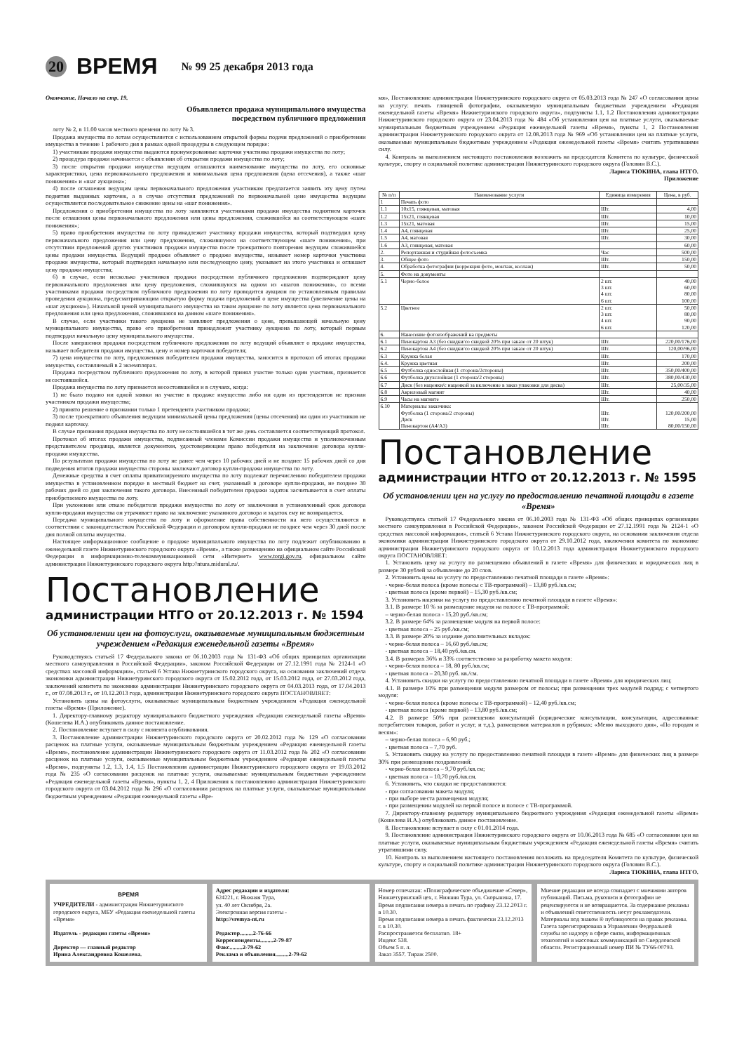20
ВРЕМЯ
№ 99 25 декабря 2013 года
Окончание. Начало на стр. 19.
Объявляется продажа муниципального имущества
посредством публичного предложения
лоту № 2, в 11.00 часов местного времени по лоту № 3.
Продажа имущества по лотам осуществляется с использованием открытой формы подачи предложений о приобретении имущества в течение 1 рабочего дня в рамках одной процедуры в следующем порядке:
1) участникам продажи имущества выдаются пронумерованные карточки участника продажи имущества по лоту;
2) процедура продажи начинается с объявления об открытии продажи имущества по лоту;
3) после открытия продажи имущества ведущим оглашаются наименование имущества по лоту, его основные характеристики, цена первоначального предложения и минимальная цена предложения (цена отсечения), а также «шаг понижения» и «шаг аукциона»;
4) после оглашения ведущим цены первоначального предложения участникам предлагается заявить эту цену путем поднятия выданных карточек, а в случае отсутствия предложений по первоначальной цене имущества ведущим осуществляется последовательное снижение цены на «шаг понижения».
Предложения о приобретении имущества по лоту заявляются участниками продажи имущества поднятием карточек после оглашения цены первоначального предложения или цены предложения, сложившейся на соответствующем «шаге понижения»;
5) право приобретения имущества по лоту принадлежит участнику продажи имущества, который подтвердил цену первоначального предложения или цену предложения, сложившуюся на соответствующем «шаге понижения», при отсутствии предложений других участников продажи имущества после троекратного повторения ведущим сложившейся цены продажи имущества. Ведущий продажи объявляет о продаже имущества, называет номер карточки участника продажи имущества, который подтвердил начальную или последующую цену, указывает на этого участника и оглашает цену продажи имущества;
6) в случае, если несколько участников продажи посредством публичного предложения подтверждают цену первоначального предложения или цену предложения, сложившуюся на одном из «шагов понижения», со всеми участниками продажи посредством публичного предложения по лоту проводится аукцион по установленным правилам проведения аукциона, предусматривающим открытую форму подачи предложений о цене имущества (увеличение цены на «шаг аукциона»). Начальной ценой муниципального имущества на таком аукционе по лоту является цена первоначального предложения или цена предложения, сложившаяся на данном «шаге понижения».
В случае, если участники такого аукциона не заявляют предложения о цене, превышающей начальную цену муниципального имущества, право его приобретения принадлежит участнику аукциона по лоту, который первым подтвердил начальную цену муниципального имущества.
После завершения продажи посредством публичного предложения по лоту ведущий объявляет о продаже имущества, называет победителя продажи имущества, цену и номер карточки победителя;
7) цена имущества по лоту, предложенная победителем продажи имущества, заносится в протокол об итогах продажи имущества, составляемый в 2 экземплярах.
Продажа посредством публичного предложения по лоту, в которой принял участие только один участник, признается несостоявшейся.
Продажа имущества по лоту признается несостоявшейся и в случаях, когда:
1) не было подано ни одной заявки на участие в продаже имущества либо ни один из претендентов не признан участником продажи имущества;
2) принято решение о признании только 1 претендента участником продажи;
3) после троекратного объявления ведущим минимальной цены предложения (цены отсечения) ни один из участников не поднял карточку.
В случае признания продажи имущества по лоту несостоявшейся в тот же день составляется соответствующий протокол.
Протокол об итогах продажи имущества, подписанный членами Комиссии продажи имущества и уполномоченным представителем продавца, является документом, удостоверяющим право победителя на заключение договора купли-продажи имущества.
По результатам продажи имущества по лоту не ранее чем через 10 рабочих дней и не позднее 15 рабочих дней со дня подведения итогов продажи имущества стороны заключают договор купли-продажи имущества по лоту.
Денежные средства в счет оплаты приватизируемого имущества по лоту подлежат перечислению победителем продажи имущества в установленном порядке в местный бюджет на счет, указанный в договоре купли-продажи, не позднее 30 рабочих дней со дня заключения такого договора. Внесенный победителем продажи задаток засчитывается в счет оплаты приобретаемого имущества по лоту.
При уклонении или отказе победителя продажи имущества по лоту от заключения в установленный срок договора купли-продажи имущества он утрачивает право на заключение указанного договора и задаток ему не возвращается.
Передача муниципального имущества по лоту и оформление права собственности на него осуществляются в соответствии с законодательством Российской Федерации и договором купли-продажи не позднее чем через 30 дней после дня полной оплаты имущества.
Настоящее информационное сообщение о продаже муниципального имущества по лоту подлежит опубликованию в еженедельной газете Нижнетуринского городского округа «Время», а также размещению на официальном сайте Российской Федерации в информационно-телекоммуникационной сети «Интернет» www.torgi.gov.ru, официальном сайте администрации Нижнетуринского городского округа http://ntura.midural.ru/.
Постановление
администрации НТГО от 20.12.2013 г. № 1594
Об установлении цен на фотоуслуги, оказываемые муниципальным бюджетным учреждением «Редакция еженедельной газеты «Время»
Руководствуясь статьей 17 Федерального закона от 06.10.2003 года № 131-ФЗ «Об общих принципах организации местного самоуправления в Российской Федерации», законом Российской Федерации от 27.12.1991 года № 2124-1 «О средствах массовой информации», статьей 6 Устава Нижнетуринского городского округа, на основании заключений отдела экономики администрации Нижнетуринского городского округа от 15.02.2012 года, от 15.03.2012 года, от 27.03.2012 года, заключений комитета по экономике администрации Нижнетуринского городского округа от 04.03.2013 года, от 17.04.2013 г., от 07.08.2013 г., от 10.12.2013 года, администрация Нижнетуринского городского округа ПОСТАНОВЛЯЕТ:
Установить цены на фотоуслуги, оказываемые муниципальным бюджетным учреждением «Редакция еженедельной газеты «Время» (Приложение).
1. Директору-главному редактору муниципального бюджетного учреждения «Редакция еженедельной газеты «Время» (Кошелева И.А.) опубликовать данное постановление.
2. Постановление вступает в силу с момента опубликования.
3. Постановление администрации Нижнетуринского городского округа от 20.02.2012 года № 129 «О согласовании расценок на платные услуги, оказываемые муниципальным бюджетным учреждением «Редакция еженедельной газеты «Время», постановление администрации Нижнетуринского городского округа от 11.03.2012 года № 202 «О согласовании расценок на платные услуги, оказываемые муниципальным бюджетным учреждением «Редакция еженедельной газеты «Время», подпункты 1.2, 1.3, 1.4, 1.5 Постановления администрации Нижнетуринского городского округа от 19.03.2012 года № 235 «О согласовании расценок на платные услуги, оказываемые муниципальным бюджетным учреждением «Редакция еженедельной газеты «Время», пункты 1, 2, 4 Приложения к постановлению администрации Нижнетуринского городского округа от 03.04.2012 года № 296 «О согласовании расценок на платные услуги, оказываемые муниципальным бюджетным учреждением «Редакция еженедельной газеты «Вре-
мя», Постановление администрации Нижнетуринского городского округа от 05.03.2013 года № 247 «О согласовании цены на услугу: печать глянцевой фотографии, оказываемую муниципальным бюджетным учреждением «Редакция еженедельной газеты «Время» Нижнетуринского городского округа», подпункты 1.1, 1.2 Постановления администрации Нижнетуринского городского округа от 23.04.2013 года № 484 «Об установлении цен на платные услуги, оказываемые муниципальным бюджетным учреждением «Редакция еженедельной газеты «Время», пункты 1, 2 Постановления администрации Нижнетуринского городского округа от 12.08.2013 года № 969 «Об установлении цен на платные услуги, оказываемые муниципальным бюджетным учреждением «Редакция еженедельной газеты «Время» считать утратившими силу.
4. Контроль за выполнением настоящего постановления возложить на председателя Комитета по культуре, физической культуре, спорту и социальной политике администрации Нижнетуринского городского округа (Головин В.С.).
Лариса ТЮКИНА, глава НТГО.
Приложение
| № п/п | Наименование услуги | Единица измерения | Цена, в руб. |
| --- | --- | --- | --- |
| 1 | Печать фото | | |
| 1.1 | 10х15, глянцевая, матовая | Шт. | 4,00 |
| 1.2 | 15х21, глянцевая | Шт. | 10,00 |
| 1.3 | 15х21, матовая | Шт. | 15,00 |
| 1.4 | А4, глянцевая | Шт. | 25,00 |
| 1.5 | А4, матовая | Шт. | 30,00 |
| 1.6 | А3, глянцевая, матовая | | 60,00 |
| 2. | Репортажная и студийная фотосъемка | Час | 500,00 |
| 3. | Общее фото | Шт. | 150,00 |
| 4. | Обработка фотографии (коррекция фото, монтаж, коллаж) | Шт. | 50,00 |
| 5. | Фото на документы | | |
| 5.1 | Черно-белое | 2 шт. 3 шт. 4 шт. 6 шт. | 40,00 60,00 80,00 100,00 |
| 5.2 | Цветное | 2 шт. 3 шт. 4 шт. 6 шт. | 50,00 80,00 90,00 120,00 |
| 6. | Нанесение фотоизображений на предметы | | |
| 6.1 | Пенокартон А3 (без скидки/со скидкой 20% при заказе от 20 штук) | Шт. | 220,00/176,00 |
| 6.2 | Пенокартон А4 (без скидки/со скидкой 20% при заказе от 20 штук) | Шт. | 120,00/96,00 |
| 6.3 | Кружка белая | Шт. | 170,00 |
| 6.4. | Кружка цветная | Шт. | 200,00 |
| 6.5 | Футболка однослойная (1 сторона/2стороны) | Шт. | 350,00/400,00 |
| 6.6 | Футболка двухслойная (1 сторона/2 стороны) | Шт. | 380,00/430,00 |
| 6.7 | Диск (без наценки/с наценкой за включение в заказ упаковки для диска) | Шт. | 25,00/35,00 |
| 6.8 | Акриловый магнит | Шт. | 40,00 |
| 6.9 | Часы на магните | Шт. | 250,00 |
| 6.10 | Материалы заказчика: Футболка (1 сторона/2 стороны) Диск Пенокартон (А4/А3) | Шт. Шт. Шт. | 120,00/200,00 15,00 80,00/150,00 |
Постановление
администрации НТГО от 20.12.2013 г. № 1595
Об установлении цен на услугу по предоставлению печатной площади в газете «Время»
Руководствуясь статьей 17 Федерального закона от 06.10.2003 года № 131-ФЗ «Об общих принципах организации местного самоуправления в Российской Федерации», законом Российской Федерации от 27.12.1991 года № 2124-1 «О средствах массовой информации», статьей 6 Устава Нижнетуринского городского округа, на основании заключения отдела экономики администрации Нижнетуринского городского округа от 29.10.2012 года, заключения комитета по экономике администрации Нижнетуринского городского округа от 10.12.2013 года администрация Нижнетуринского городского округа ПОСТАНОВЛЯЕТ:
1. Установить цену на услугу по размещению объявлений в газете «Время» для физических и юридических лиц в размере 30 рублей за объявление до 20 слов.
2. Установить цены на услугу по предоставлению печатной площади в газете «Время»:
- черно-белая полоса (кроме полосы с ТВ-программой) – 13,80 руб./кв.см;
- цветная полоса (кроме первой) – 15,30 руб./кв.см;
3. Установить наценки на услугу по предоставлению печатной площади в газете «Время»:
3.1. В размере 10 % за размещение модуля на полосе с ТВ-программой:
– черно-белая полоса - 15,20 руб./кв.см;
3.2. В размере 64% за размещение модуля на первой полосе:
- цветная полоса – 25 руб./кв.см;
3.3. В размере 20% за издание дополнительных вкладок:
- черно-белая полоса – 16,60 руб./кв.см;
- цветная полоса – 18,40 руб./кв.см.
3.4. В размерах 36% и 33% соответственно за разработку макета модуля:
- черно-белая полоса – 18, 80 руб./кв.см;
- цветная полоса – 20,30 руб. кв./см.
4. Установить скидки на услугу по предоставлению печатной площади в газете «Время» для юридических лиц:
4.1. В размере 10% при размещении модуля размером от полосы; при размещении трех модулей подряд; с четвертого модуля:
- черно-белая полоса (кроме полосы с ТВ-программой) – 12,40 руб./кв.см;
- цветная полоса (кроме первой) – 13,80 руб./кв.см;
4.2. В размере 50% при размещении консультаций (юридические консультации, консультации, адресованные потребителям товаров, работ и услуг, и т.д.), размещении материалов в рубриках: «Меню выходного дня», «По городам и весям»:
– черно-белая полоса – 6,90 руб.;
- цветная полоса – 7,70 руб.
5. Установить скидку на услугу по предоставлению печатной площади в газете «Время» для физических лиц в размере 30% при размещении поздравлений:
- черно-белая полоса – 9,70 руб./кв.см;
- цветная полоса – 10,70 руб./кв.см.
6. Установить, что скидки не предоставляются:
- при согласовании макета модуля;
- при выборе места размещения модуля;
- при размещении модулей на первой полосе и полосе с ТВ-программой.
7. Директору-главному редактору муниципального бюджетного учреждения «Редакция еженедельной газеты «Время» (Кошелева И.А.) опубликовать данное постановление.
8. Постановление вступает в силу с 01.01.2014 года.
9. Постановление администрации Нижнетуринского городского округа от 10.06.2013 года № 685 «О согласовании цен на платные услуги, оказываемые муниципальным бюджетным учреждением «Редакция еженедельной газеты «Время» считать утратившими силу.
10. Контроль за выполнением настоящего постановления возложить на председателя Комитета по культуре, физической культуре, спорту и социальной политике администрации Нижнетуринского городского округа (Головин В.С.).
Лариса ТЮКИНА, глава НТГО.
ВРЕМЯ
УЧРЕДИТЕЛИ - администрация Нижнетуринского городского округа, МБУ «Редакция еженедельной газеты «Время»
Издатель - редакция газеты «Время»
Директор — главный редактор
Ирина Александровна Кошелева.
Адрес редакции и издателя:
624221, г. Нижняя Тура,
ул. 40 лет Октября, 2а.
Электронная версия газеты -
http://vremya-nt.ru
Редактор.........2-76-66
Корреспонденты.........2-79-87
Факс.........2-79-62
Реклама и объявления.........2-79-62
Номер отпечатан: «Полиграфическое объединение «Север», Нижнетуринский цех, г. Нижняя Тура, ул. Скорынина, 17.
Время подписания номера в печать по графику 23.12.2013 г. в 10.30.
Время подписания номера в печать фактически 23.12.2013 г. в 10.30.
Распространяется бесплатно. 18+
Индекс 538.
Объем 5 п. л.
Заказ 3557. Тираж 2500.
Мнение редакции не всегда совпадает с мнениями авторов публикаций. Письма, рукописи и фотографии не рецензируются и не возвращаются. За содержание рекламы и объявлений ответственность несут рекламодатели. Материалы под знаком ® публикуются на правах рекламы. Газета зарегистрирована в Управлении Федеральной службы по надзору в сфере связи, информационных технологий и массовых коммуникаций по Свердловской области. Регистрационный номер ПИ № ТУ66-00793.